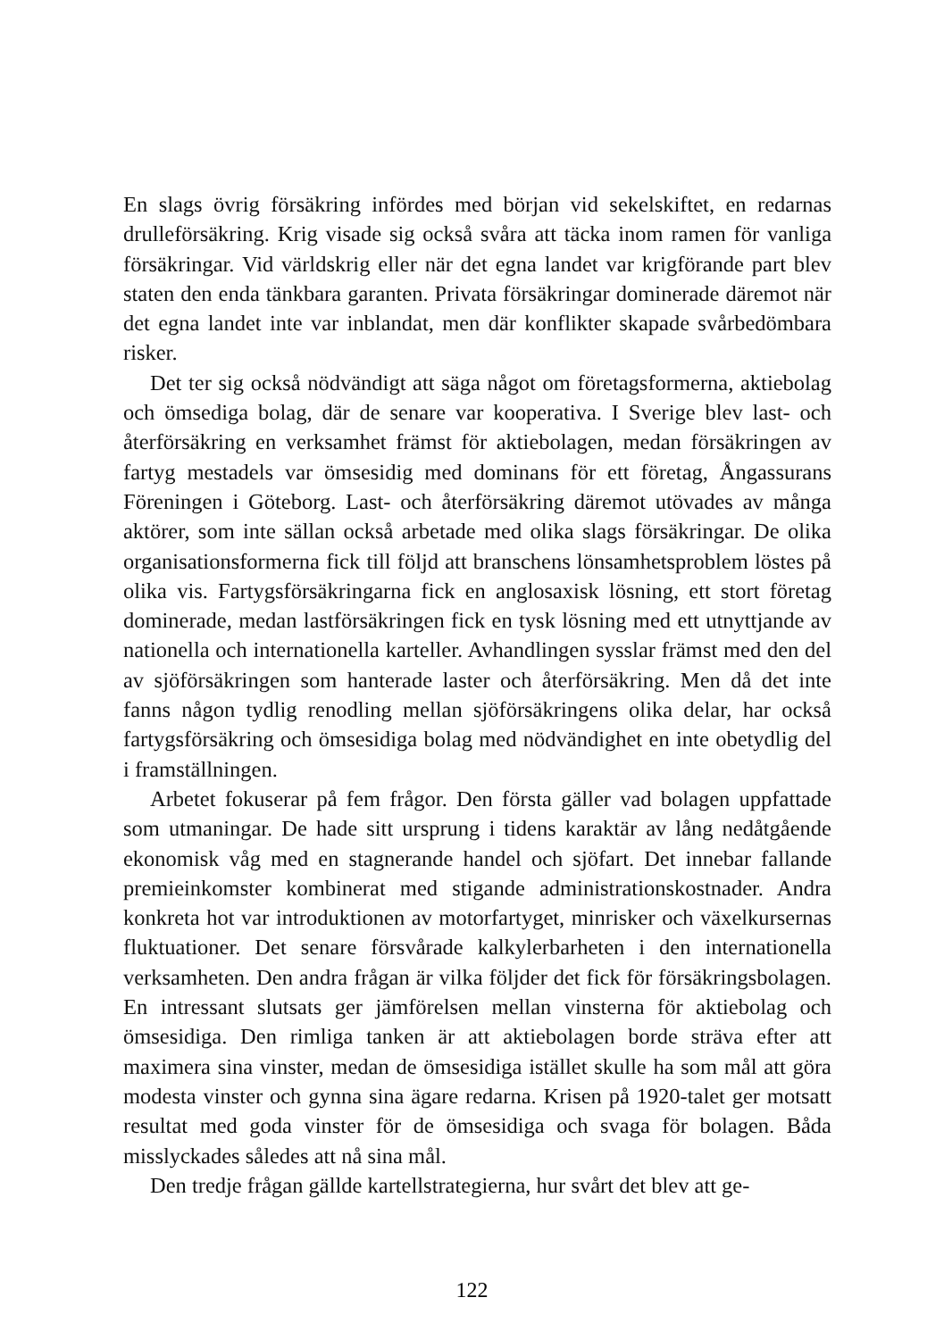En slags övrig försäkring infördes med början vid sekelskiftet, en redarnas drulleförsäkring. Krig visade sig också svåra att täcka inom ramen för vanliga försäkringar. Vid världskrig eller när det egna landet var krigförande part blev staten den enda tänkbara garanten. Privata försäkringar dominerade däremot när det egna landet inte var inblandat, men där konflikter skapade svårbedömbara risker.
Det ter sig också nödvändigt att säga något om företagsformerna, aktiebolag och ömsediga bolag, där de senare var kooperativa. I Sverige blev last- och återförsäkring en verksamhet främst för aktiebolagen, medan försäkringen av fartyg mestadels var ömsesidig med dominans för ett företag, Ångassurans Föreningen i Göteborg. Last- och återförsäkring däremot utövades av många aktörer, som inte sällan också arbetade med olika slags försäkringar. De olika organisationsformerna fick till följd att branschens lönsamhetsproblem löstes på olika vis. Fartygsförsäkringarna fick en anglosaxisk lösning, ett stort företag dominerade, medan lastförsäkringen fick en tysk lösning med ett utnyttjande av nationella och internationella karteller. Avhandlingen sysslar främst med den del av sjöförsäkringen som hanterade laster och återförsäkring. Men då det inte fanns någon tydlig renodling mellan sjöförsäkringens olika delar, har också fartygsförsäkring och ömsesidiga bolag med nödvändighet en inte obetydlig del i framställningen.
Arbetet fokuserar på fem frågor. Den första gäller vad bolagen uppfattade som utmaningar. De hade sitt ursprung i tidens karaktär av lång nedåtgående ekonomisk våg med en stagnerande handel och sjöfart. Det innebar fallande premieinkomster kombinerat med stigande administrationskostnader. Andra konkreta hot var introduktionen av motorfartyget, minrisker och växelkursernas fluktuationer. Det senare försvårade kalkylerbarheten i den internationella verksamheten. Den andra frågan är vilka följder det fick för försäkringsbolagen. En intressant slutsats ger jämförelsen mellan vinsterna för aktiebolag och ömsesidiga. Den rimliga tanken är att aktiebolagen borde sträva efter att maximera sina vinster, medan de ömsesidiga istället skulle ha som mål att göra modesta vinster och gynna sina ägare redarna. Krisen på 1920-talet ger motsatt resultat med goda vinster för de ömsesidiga och svaga för bolagen. Båda misslyckades således att nå sina mål.
Den tredje frågan gällde kartellstrategierna, hur svårt det blev att ge-
122